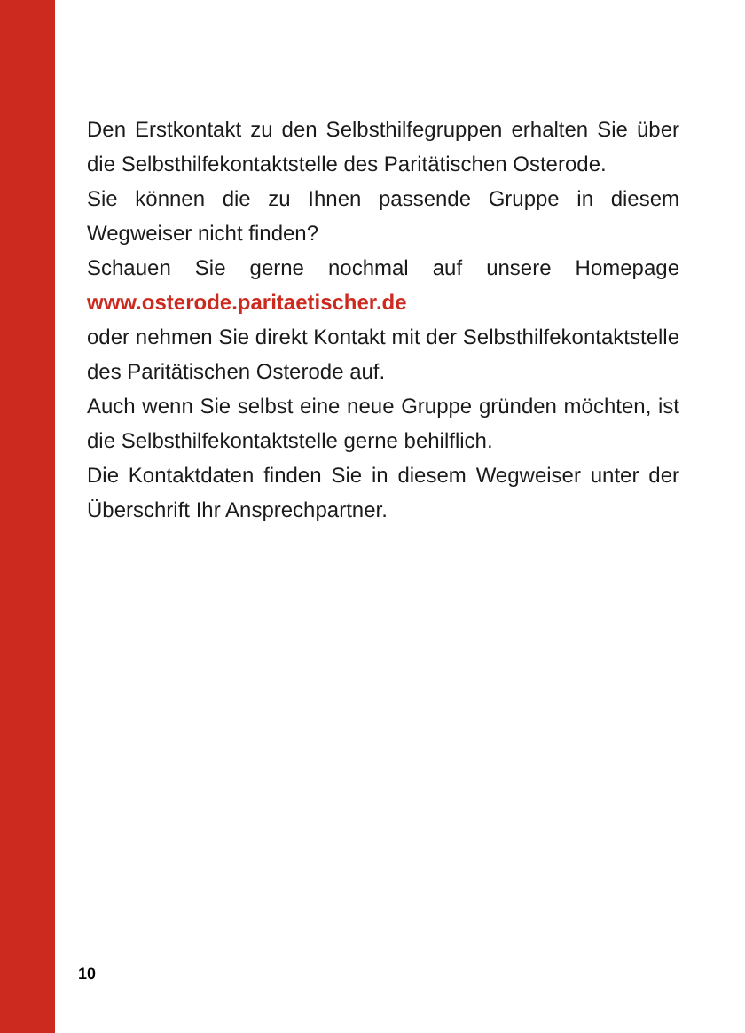Den Erstkontakt zu den Selbsthilfegruppen erhalten Sie über die Selbsthilfekontaktstelle des Paritäti­schen Osterode.
Sie können die zu Ihnen passende Gruppe in diesem Wegweiser nicht finden?
Schauen Sie gerne nochmal auf unsere Homepage www.osterode.paritaetischer.de
oder nehmen Sie direkt Kontakt mit der Selbsthilfe­kontaktstelle des Paritätischen Osterode auf.
Auch wenn Sie selbst eine neue Gruppe gründen möchten, ist die Selbsthilfekontaktstelle gerne behilf­lich.
Die Kontaktdaten finden Sie in diesem Wegweiser unter der Überschrift Ihr Ansprechpartner.
10